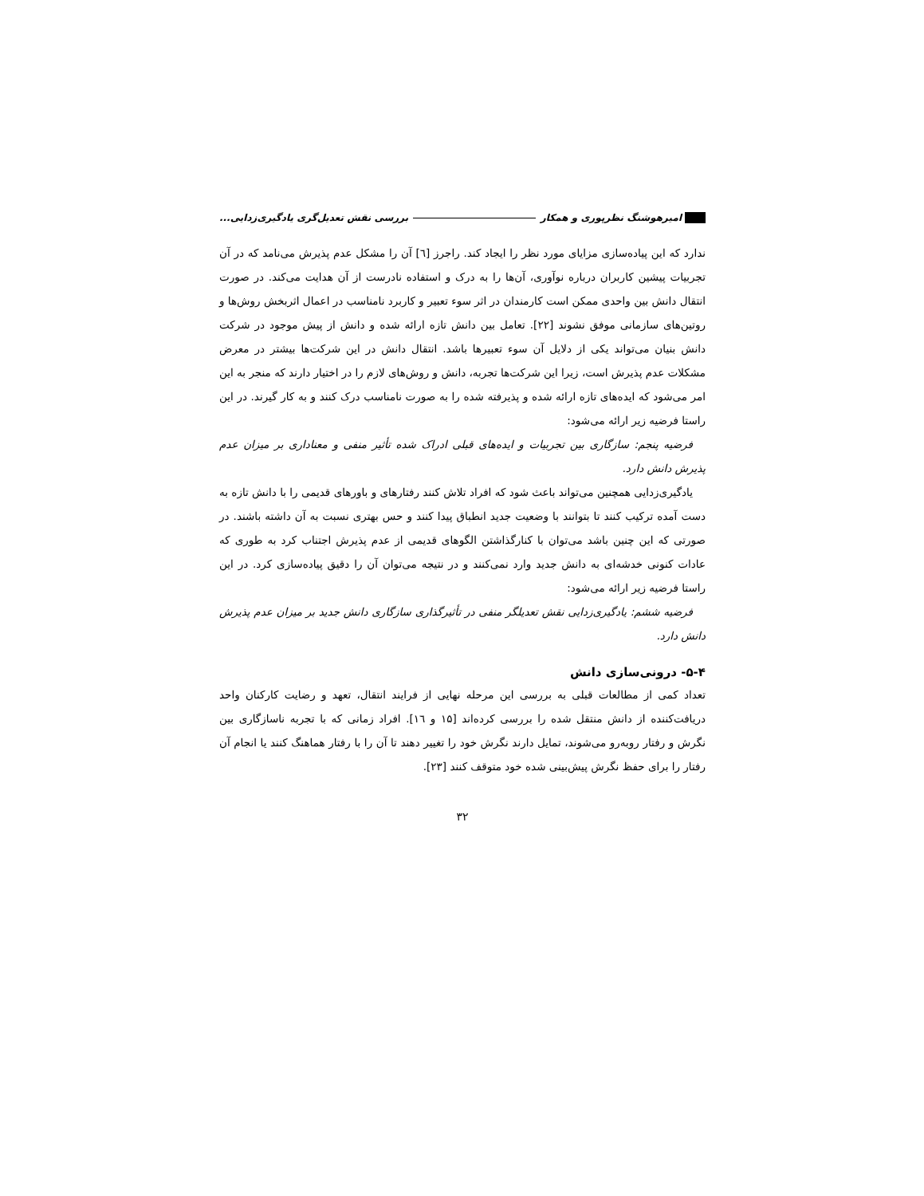امیرهوشنگ نظرپوری و همکار بررسی نقش تعدیل‌گری یادگیری‌زدایی...
ندارد که این پیاده‌سازی مزایای مورد نظر را ایجاد کند. راجرز [٦] آن را مشکل عدم پذیرش می‌نامد که در آن تجربیات پیشین کاربران درباره نوآوری، آن‌ها را به درک و استفاده نادرست از آن هدایت می‌کند. در صورت انتقال دانش بین واحدی ممکن است کارمندان در اثر سوء تعبیر و کاربرد نامناسب در اعمال اثربخش روش‌ها و روتین‌های سازمانی موفق نشوند [۲۲]. تعامل بین دانش تازه ارائه شده و دانش از پیش موجود در شرکت دانش بنیان می‌تواند یکی از دلایل آن سوء تعبیرها باشد. انتقال دانش در این شرکت‌ها بیشتر در معرض مشکلات عدم پذیرش است، زیرا این شرکت‌ها تجربه، دانش و روش‌های لازم را در اختیار دارند که منجر به این امر می‌شود که ایده‌های تازه ارائه شده و پذیرفته شده را به صورت نامناسب درک کنند و به کار گیرند. در این راستا فرضیه زیر ارائه می‌شود:
فرضیه پنجم: سازگاری بین تجربیات و ایده‌های قبلی ادراک شده تأثیر منفی و معناداری بر میزان عدم پذیرش دانش دارد.
یادگیری‌زدایی همچنین می‌تواند باعث شود که افراد تلاش کنند رفتارهای و باورهای قدیمی را با دانش تازه به دست آمده ترکیب کنند تا بتوانند با وضعیت جدید انطباق پیدا کنند و حس بهتری نسبت به آن داشته باشند. در صورتی که این چنین باشد می‌توان با کنارگذاشتن الگوهای قدیمی از عدم پذیرش اجتناب کرد به طوری که عادات کنونی خدشه‌ای به دانش جدید وارد نمی‌کنند و در نتیجه می‌توان آن را دقیق پیاده‌سازی کرد. در این راستا فرضیه زیر ارائه می‌شود:
فرضیه ششم: یادگیری‌زدایی نقش تعدیلگر منفی در تأثیرگذاری سازگاری دانش جدید بر میزان عدم پذیرش دانش دارد.
۵-۴- درونی‌سازی دانش
تعداد کمی از مطالعات قبلی به بررسی این مرحله نهایی از فرایند انتقال، تعهد و رضایت کارکنان واحد دریافت‌کننده از دانش منتقل شده را بررسی کرده‌اند [۱۵ و ۱٦]. افراد زمانی که با تجربه ناسازگاری بین نگرش و رفتار روبه‌رو می‌شوند، تمایل دارند نگرش خود را تغییر دهند تا آن را با رفتار هماهنگ کنند یا انجام آن رفتار را برای حفظ نگرش پیش‌بینی شده خود متوقف کنند [۲۳].
۳۲